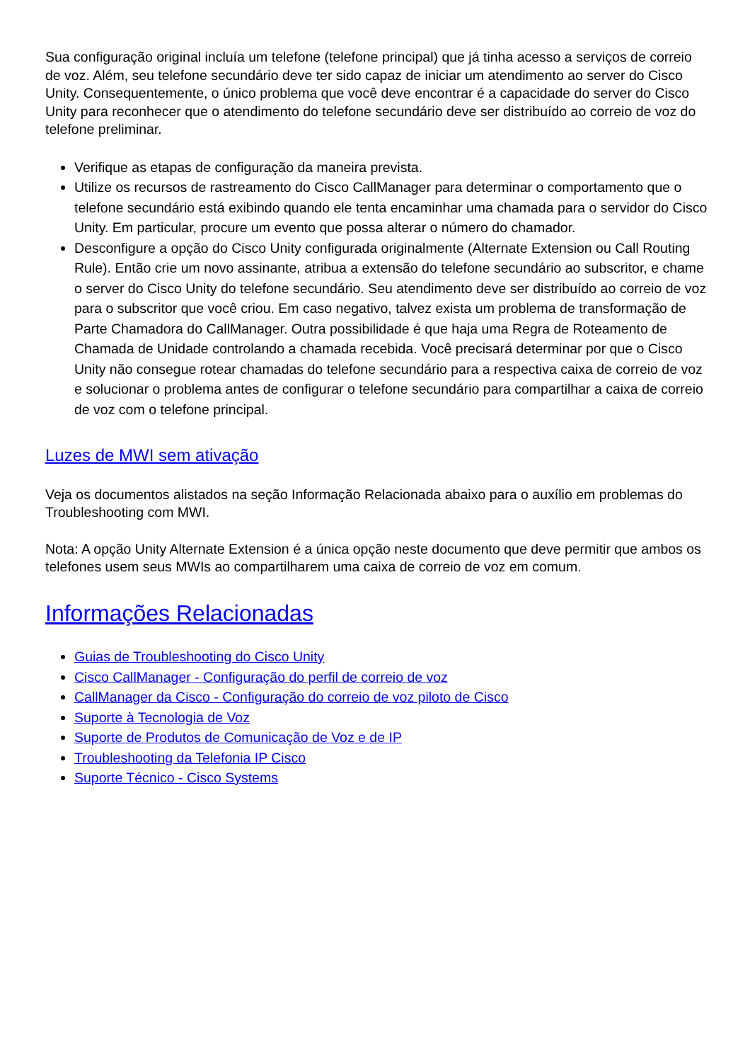Sua configuração original incluía um telefone (telefone principal) que já tinha acesso a serviços de correio de voz. Além, seu telefone secundário deve ter sido capaz de iniciar um atendimento ao server do Cisco Unity. Consequentemente, o único problema que você deve encontrar é a capacidade do server do Cisco Unity para reconhecer que o atendimento do telefone secundário deve ser distribuído ao correio de voz do telefone preliminar.
Verifique as etapas de configuração da maneira prevista.
Utilize os recursos de rastreamento do Cisco CallManager para determinar o comportamento que o telefone secundário está exibindo quando ele tenta encaminhar uma chamada para o servidor do Cisco Unity. Em particular, procure um evento que possa alterar o número do chamador.
Desconfigure a opção do Cisco Unity configurada originalmente (Alternate Extension ou Call Routing Rule). Então crie um novo assinante, atribua a extensão do telefone secundário ao subscritor, e chame o server do Cisco Unity do telefone secundário. Seu atendimento deve ser distribuído ao correio de voz para o subscritor que você criou. Em caso negativo, talvez exista um problema de transformação de Parte Chamadora do CallManager. Outra possibilidade é que haja uma Regra de Roteamento de Chamada de Unidade controlando a chamada recebida. Você precisará determinar por que o Cisco Unity não consegue rotear chamadas do telefone secundário para a respectiva caixa de correio de voz e solucionar o problema antes de configurar o telefone secundário para compartilhar a caixa de correio de voz com o telefone principal.
Luzes de MWI sem ativação
Veja os documentos alistados na seção Informação Relacionada abaixo para o auxílio em problemas do Troubleshooting com MWI.
Nota: A opção Unity Alternate Extension é a única opção neste documento que deve permitir que ambos os telefones usem seus MWIs ao compartilharem uma caixa de correio de voz em comum.
Informações Relacionadas
Guias de Troubleshooting do Cisco Unity
Cisco CallManager - Configuração do perfil de correio de voz
CallManager da Cisco - Configuração do correio de voz piloto de Cisco
Suporte à Tecnologia de Voz
Suporte de Produtos de Comunicação de Voz e de IP
Troubleshooting da Telefonia IP Cisco
Suporte Técnico - Cisco Systems